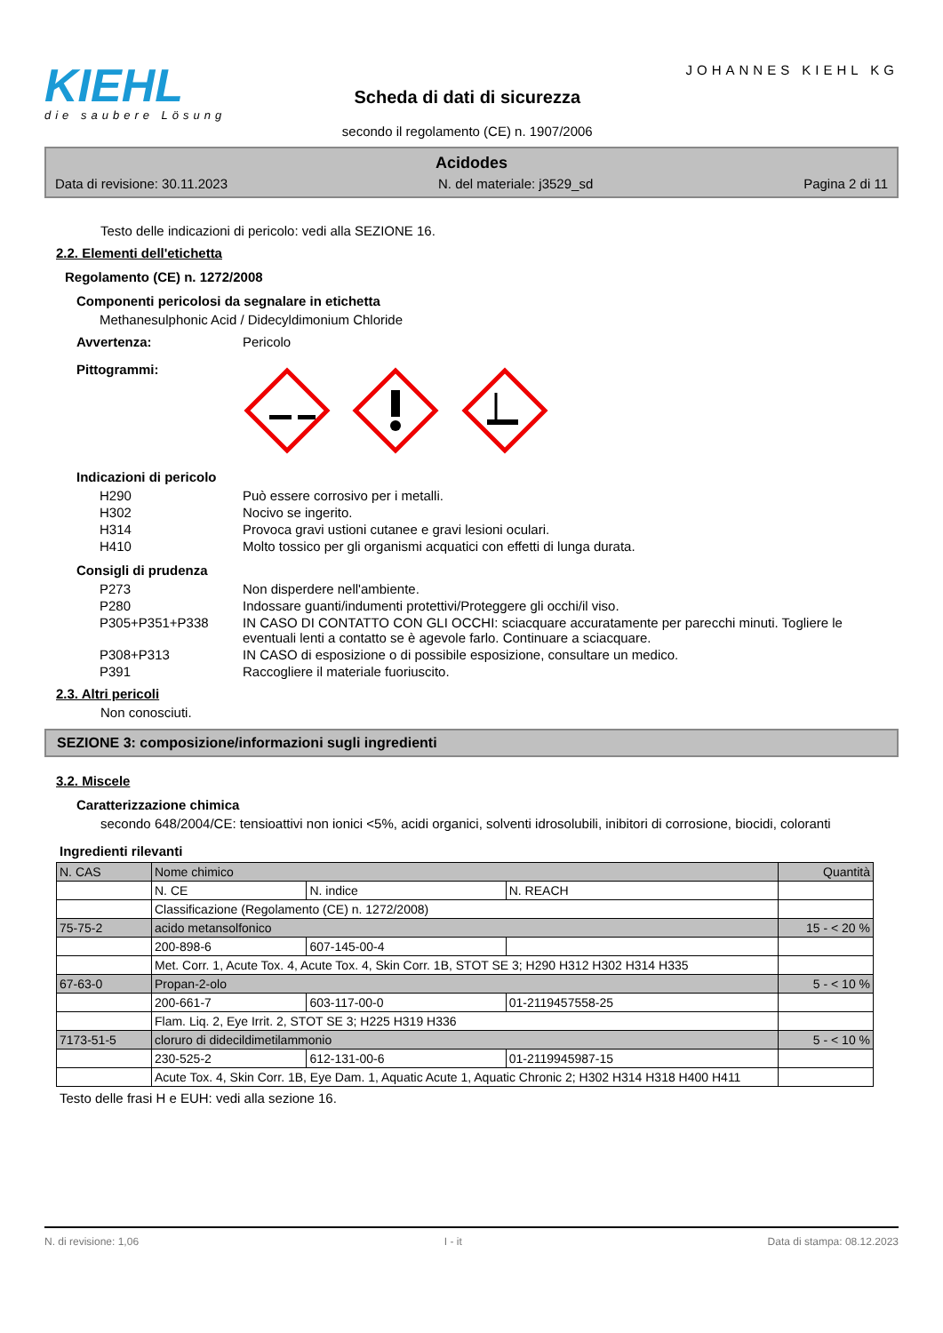KIEHL
die saubere Lösung
Scheda di dati di sicurezza
secondo il regolamento (CE) n. 1907/2006
JOHANNES KIEHL KG
Acidodes
Data di revisione: 30.11.2023 N. del materiale: j3529_sd Pagina 2 di 11
Testo delle indicazioni di pericolo: vedi alla SEZIONE 16.
2.2. Elementi dell'etichetta
Regolamento (CE) n. 1272/2008
Componenti pericolosi da segnalare in etichetta
Methanesulphonic Acid / Didecyldimonium Chloride
Avvertenza: Pericolo
Pittogrammi:
Indicazioni di pericolo
H290 Può essere corrosivo per i metalli.
H302 Nocivo se ingerito.
H314 Provoca gravi ustioni cutanee e gravi lesioni oculari.
H410 Molto tossico per gli organismi acquatici con effetti di lunga durata.
Consigli di prudenza
P273 Non disperdere nell'ambiente.
P280 Indossare guanti/indumenti protettivi/Proteggere gli occhi/il viso.
P305+P351+P338 IN CASO DI CONTATTO CON GLI OCCHI: sciacquare accuratamente per parecchi minuti. Togliere le eventuali lenti a contatto se è agevole farlo. Continuare a sciacquare.
P308+P313 IN CASO di esposizione o di possibile esposizione, consultare un medico.
P391 Raccogliere il materiale fuoriuscito.
2.3. Altri pericoli
Non conosciuti.
SEZIONE 3: composizione/informazioni sugli ingredienti
3.2. Miscele
Caratterizzazione chimica
secondo 648/2004/CE: tensioattivi non ionici <5%, acidi organici, solventi idrosolubili, inibitori di corrosione, biocidi, coloranti
Ingredienti rilevanti
| N. CAS | Nome chimico | | | Quantità |
| --- | --- | --- | --- | --- |
| | N. CE | N. indice | N. REACH | |
| | Classificazione (Regolamento (CE) n. 1272/2008) | | | |
| 75-75-2 | acido metansolfonico | | | 15 - < 20 % |
| | 200-898-6 | 607-145-00-4 | | |
| | Met. Corr. 1, Acute Tox. 4, Acute Tox. 4, Skin Corr. 1B, STOT SE 3; H290 H312 H302 H314 H335 | | | |
| 67-63-0 | Propan-2-olo | | | 5 - < 10 % |
| | 200-661-7 | 603-117-00-0 | 01-2119457558-25 | |
| | Flam. Liq. 2, Eye Irrit. 2, STOT SE 3; H225 H319 H336 | | | |
| 7173-51-5 | cloruro di didecildimetilammonio | | | 5 - < 10 % |
| | 230-525-2 | 612-131-00-6 | 01-2119945987-15 | |
| | Acute Tox. 4, Skin Corr. 1B, Eye Dam. 1, Aquatic Acute 1, Aquatic Chronic 2; H302 H314 H318 H400 H411 | | | |
Testo delle frasi H e EUH: vedi alla sezione 16.
N. di revisione: 1,06 I - it Data di stampa: 08.12.2023